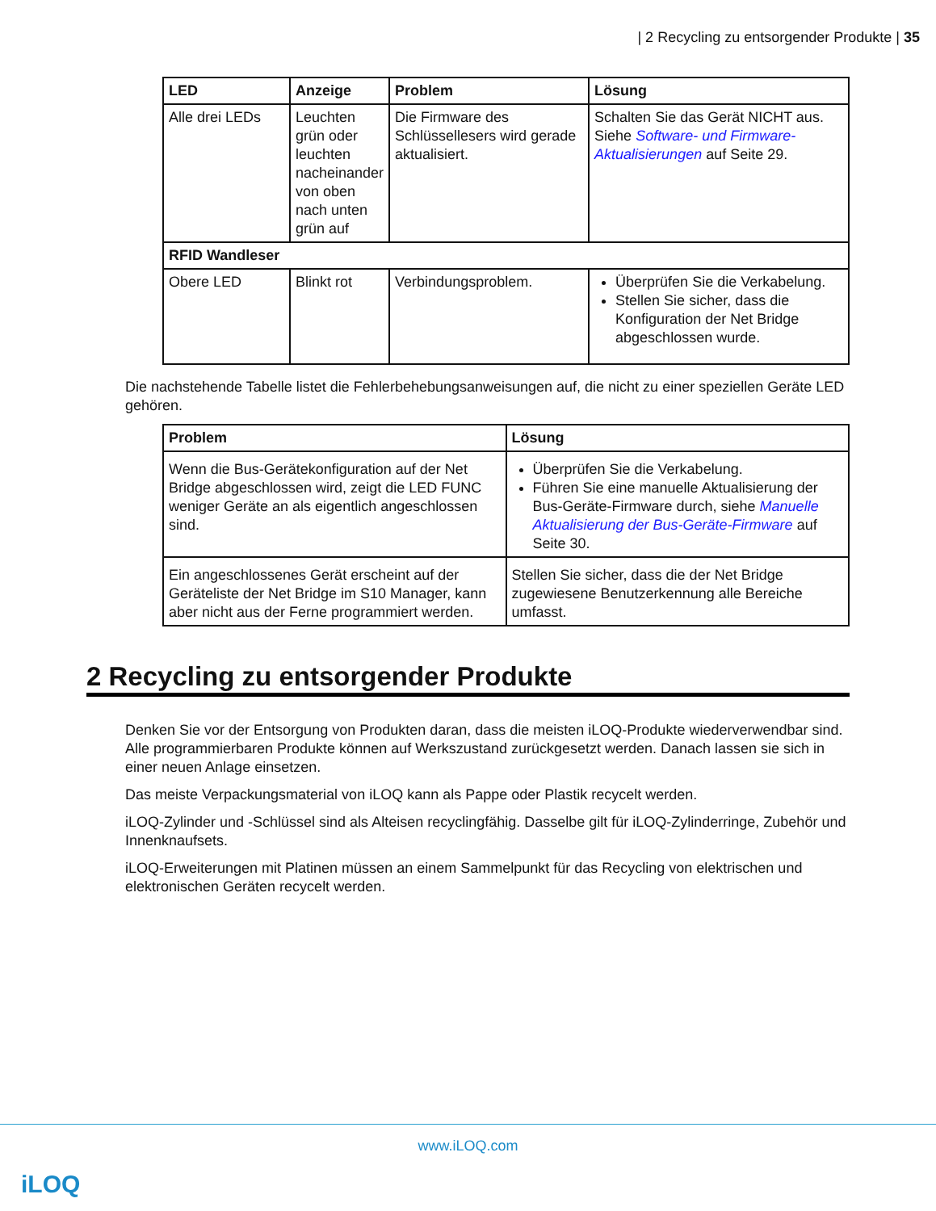| 2 Recycling zu entsorgender Produkte | 35
| LED | Anzeige | Problem | Lösung |
| --- | --- | --- | --- |
| Alle drei LEDs | Leuchten grün oder leuchten nacheinander von oben nach unten grün auf | Die Firmware des Schlüssellesers wird gerade aktualisiert. | Schalten Sie das Gerät NICHT aus. Siehe Software- und Firmware-Aktualisierungen auf Seite 29. |
| RFID Wandleser | | | |
| Obere LED | Blinkt rot | Verbindungsproblem. | Überprüfen Sie die Verkabelung. Stellen Sie sicher, dass die Konfiguration der Net Bridge abgeschlossen wurde. |
Die nachstehende Tabelle listet die Fehlerbehebungsanweisungen auf, die nicht zu einer speziellen Geräte LED gehören.
| Problem | Lösung |
| --- | --- |
| Wenn die Bus-Gerätekonfiguration auf der Net Bridge abgeschlossen wird, zeigt die LED FUNC weniger Geräte an als eigentlich angeschlossen sind. | Überprüfen Sie die Verkabelung. Führen Sie eine manuelle Aktualisierung der Bus-Geräte-Firmware durch, siehe Manuelle Aktualisierung der Bus-Geräte-Firmware auf Seite 30. |
| Ein angeschlossenes Gerät erscheint auf der Geräteliste der Net Bridge im S10 Manager, kann aber nicht aus der Ferne programmiert werden. | Stellen Sie sicher, dass die der Net Bridge zugewiesene Benutzerkennung alle Bereiche umfasst. |
2 Recycling zu entsorgender Produkte
Denken Sie vor der Entsorgung von Produkten daran, dass die meisten iLOQ-Produkte wiederverwendbar sind. Alle programmierbaren Produkte können auf Werkszustand zurückgesetzt werden. Danach lassen sie sich in einer neuen Anlage einsetzen.
Das meiste Verpackungsmaterial von iLOQ kann als Pappe oder Plastik recycelt werden.
iLOQ-Zylinder und -Schlüssel sind als Alteisen recyclingfähig. Dasselbe gilt für iLOQ-Zylinderringe, Zubehör und Innenknaufsets.
iLOQ-Erweiterungen mit Platinen müssen an einem Sammelpunkt für das Recycling von elektrischen und elektronischen Geräten recycelt werden.
www.iLOQ.com
iLOQ